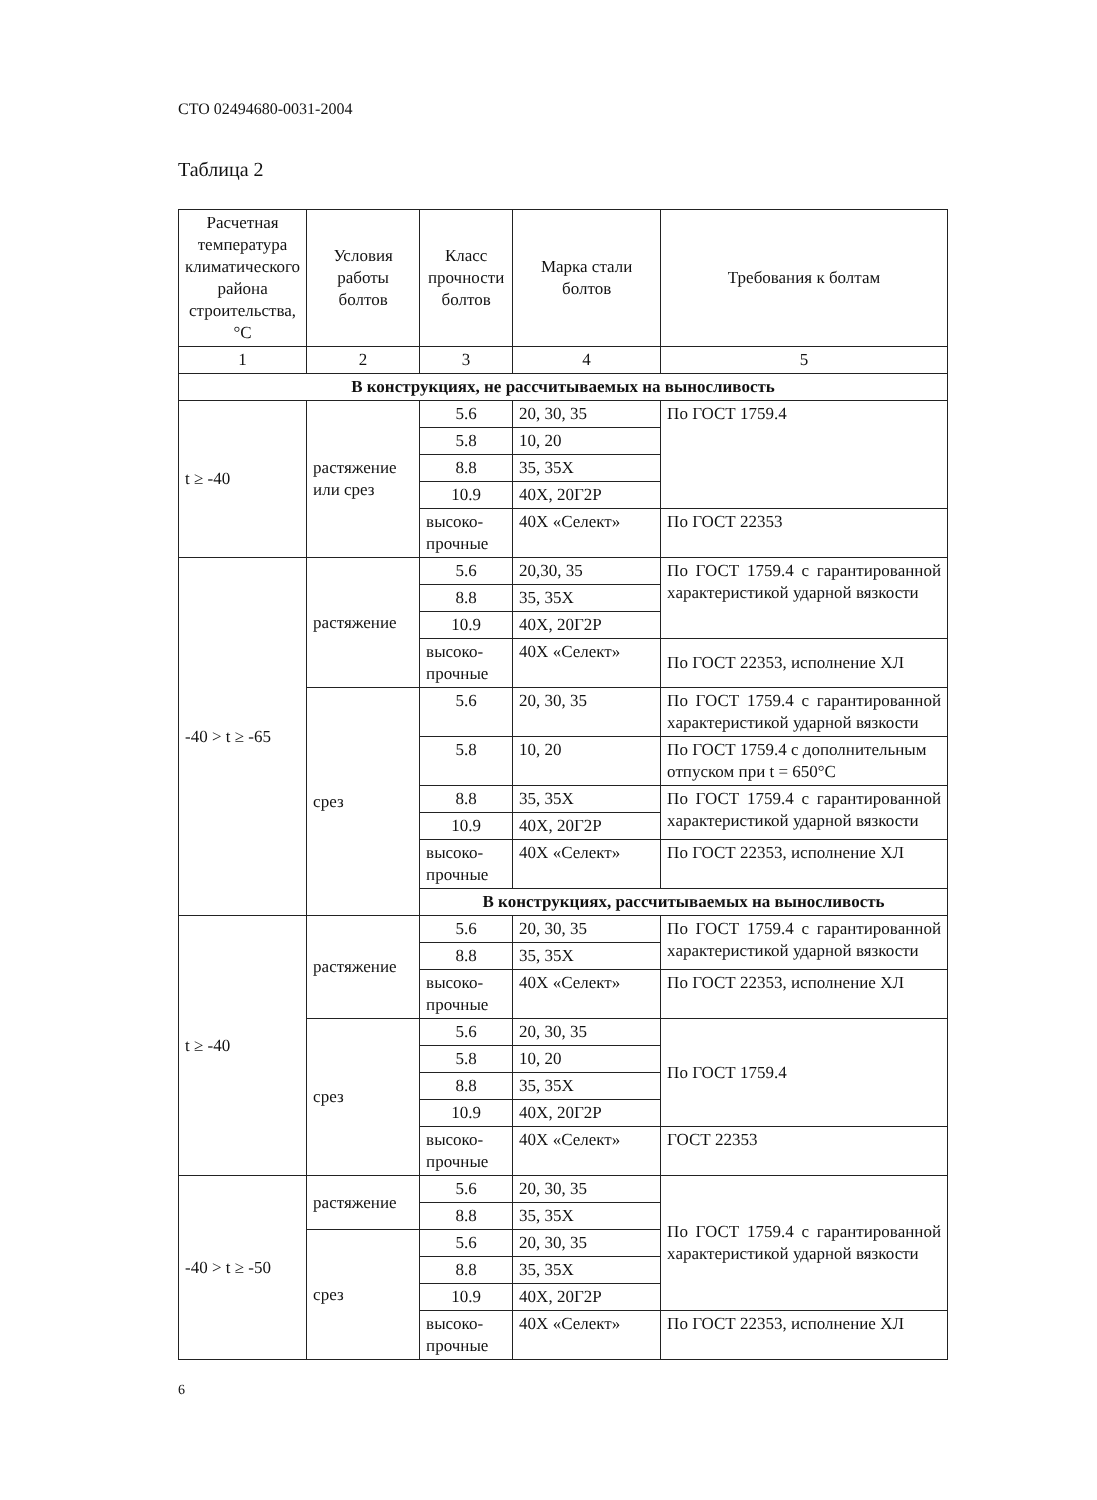СТО 02494680-0031-2004
Таблица 2
| Расчетная температура климатического района строительства, °С | Условия работы болтов | Класс прочности болтов | Марка стали болтов | Требования к болтам |
| --- | --- | --- | --- | --- |
| 1 | 2 | 3 | 4 | 5 |
| В конструкциях, не рассчитываемых на выносливость | | | | |
| t ≥ -40 | растяжение или срез | 5.6 | 20, 30, 35 | По ГОСТ 1759.4 |
| | | 5.8 | 10, 20 | |
| | | 8.8 | 35, 35Х | |
| | | 10.9 | 40Х, 20Г2Р | |
| | | высоко-прочные | 40Х «Селект» | По ГОСТ 22353 |
| -40 > t ≥ -65 | растяжение | 5.6 | 20,30, 35 | По ГОСТ 1759.4 с гарантированной характеристикой ударной вязкости |
| | | 8.8 | 35, 35Х | |
| | | 10.9 | 40Х, 20Г2Р | |
| | | высоко-прочные | 40Х «Селект» | По ГОСТ 22353, исполнение ХЛ |
| | срез | 5.6 | 20, 30, 35 | По ГОСТ 1759.4 с гарантированной характеристикой ударной вязкости |
| | | 5.8 | 10, 20 | По ГОСТ 1759.4 с дополнительным отпуском при t = 650°С |
| | | 8.8 | 35, 35Х | По ГОСТ 1759.4 с гарантированной характеристикой ударной вязкости |
| | | 10.9 | 40Х, 20Г2Р | |
| | | высоко-прочные | 40Х «Селект» | По ГОСТ 22353, исполнение ХЛ |
| | | В конструкциях, рассчитываемых на выносливость | | |
| t ≥ -40 | растяжение | 5.6 | 20, 30, 35 | По ГОСТ 1759.4 с гарантированной характеристикой ударной вязкости |
| | | 8.8 | 35, 35Х | |
| | | высоко-прочные | 40Х «Селект» | По ГОСТ 22353, исполнение ХЛ |
| | срез | 5.6 | 20, 30, 35 | По ГОСТ 1759.4 |
| | | 5.8 | 10, 20 | |
| | | 8.8 | 35, 35Х | |
| | | 10.9 | 40Х, 20Г2Р | |
| | | высоко-прочные | 40Х «Селект» | ГОСТ 22353 |
| -40 > t ≥ -50 | растяжение | 5.6 | 20, 30, 35 | По ГОСТ 1759.4 с гарантированной характеристикой ударной вязкости |
| | | 8.8 | 35, 35Х | |
| | срез | 5.6 | 20, 30, 35 | |
| | | 8.8 | 35, 35Х | |
| | | 10.9 | 40Х, 20Г2Р | |
| | | высоко-прочные | 40Х «Селект» | По ГОСТ 22353, исполнение ХЛ |
6